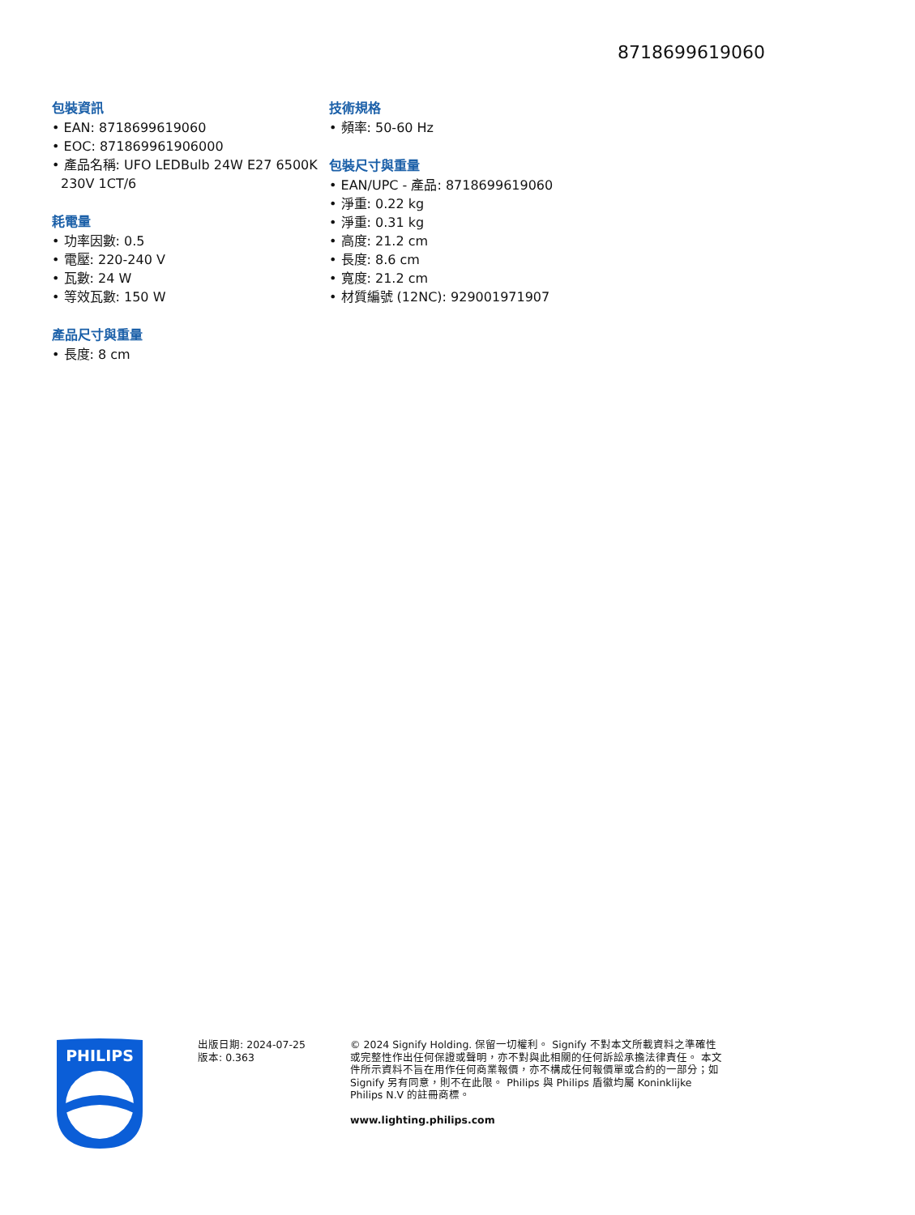8718699619060
包裝資訊
• EAN: 8718699619060
• EOC: 871869961906000
• 產品名稱: UFO LEDBulb 24W E27 6500K 230V 1CT/6
耗電量
• 功率因數: 0.5
• 電壓: 220-240 V
• 瓦數: 24 W
• 等效瓦數: 150 W
產品尺寸與重量
• 長度: 8 cm
技術規格
• 頻率: 50-60 Hz
包裝尺寸與重量
• EAN/UPC - 產品: 8718699619060
• 淨重: 0.22 kg
• 淨重: 0.31 kg
• 高度: 21.2 cm
• 長度: 8.6 cm
• 寬度: 21.2 cm
• 材質編號 (12NC): 929001971907
PHILIPS
出版日期: 2024-07-25
版本: 0.363
© 2024 Signify Holding. 保留一切權利。 Signify 不對本文所載資料之準確性或完整性作出任何保證或聲明，亦不對與此相關的任何訴訟承擔法律責任。 本文件所示資料不旨在用作任何商業報價，亦不構成任何報價單或合約的一部分；如 Signify 另有同意，則不在此限。 Philips 與 Philips 盾徽均屬 Koninklijke Philips N.V 的註冊商標。
www.lighting.philips.com